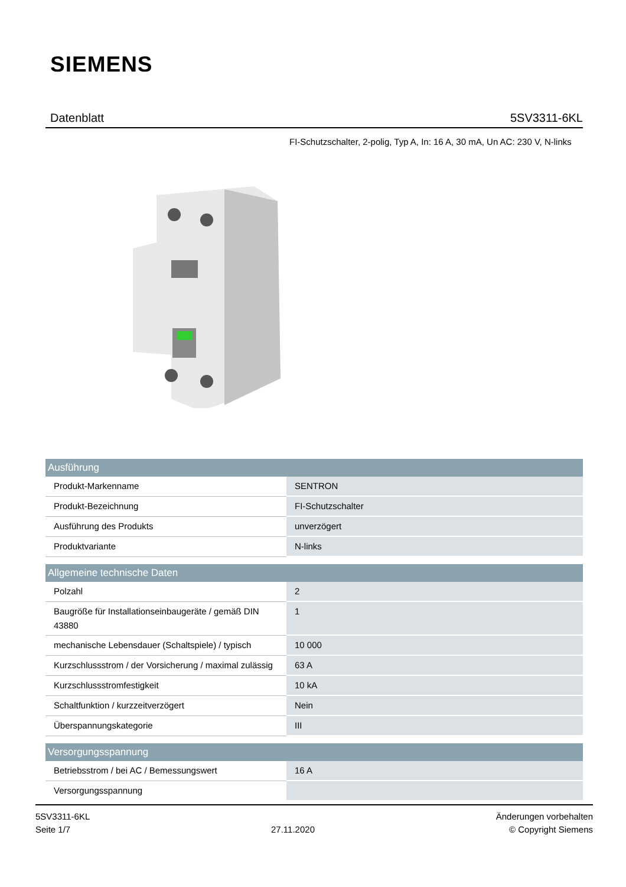SIEMENS
Datenblatt 5SV3311-6KL
FI-Schutzschalter, 2-polig, Typ A, In: 16 A, 30 mA, Un AC: 230 V, N-links
| Ausführung | |
| --- | --- |
| Produkt-Markenname | SENTRON |
| Produkt-Bezeichnung | FI-Schutzschalter |
| Ausführung des Produkts | unverzögert |
| Produktvariante | N-links |
| Allgemeine technische Daten | |
| --- | --- |
| Polzahl | 2 |
| Baugröße für Installationseinbaugeräte / gemäß DIN 43880 | 1 |
| mechanische Lebensdauer (Schaltspiele) / typisch | 10 000 |
| Kurzschlussstrom / der Vorsicherung / maximal zulässig | 63 A |
| Kurzschlussstromfestigkeit | 10 kA |
| Schaltfunktion / kurzzeitverzögert | Nein |
| Überspannungskategorie | III |
| Versorgungsspannung | |
| --- | --- |
| Betriebsstrom / bei AC / Bemessungswert | 16 A |
| Versorgungsspannung | |
5SV3311-6KL
Seite 1/7
27.11.2020
Änderungen vorbehalten
© Copyright Siemens